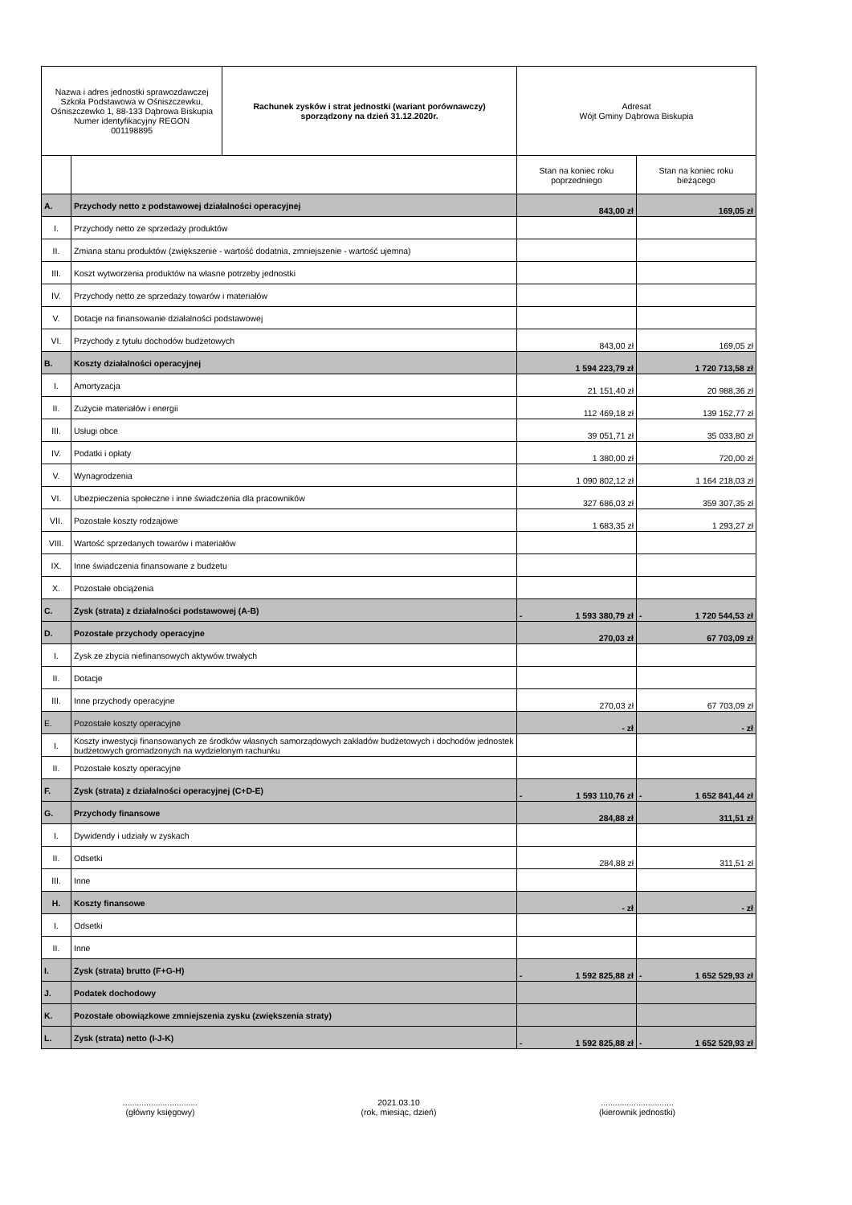| Nazwa i adres jednostki sprawozdawczej Szkoła Podstawowa w Ośniszczewku, Ośniszczewko 1, 88-133 Dąbrowa Biskupia Numer identyfikacyjny REGON 001198895 | | Rachunek zysków i strat jednostki (wariant porównawczy) sporządzony na dzień 31.12.2020r. | Adresat Wójt Gminy Dąbrowa Biskupia | |
| | | | Stan na koniec roku poprzedniego | Stan na koniec roku bieżącego |
| A. | Przychody netto z podstawowej działalności operacyjnej | | 843,00 zł | 169,05 zł |
| I. | Przychody netto ze sprzedaży produktów | | | |
| II. | Zmiana stanu produktów (zwiększenie - wartość dodatnia, zmniejszenie - wartość ujemna) | | | |
| III. | Koszt wytworzenia produktów na własne potrzeby jednostki | | | |
| IV. | Przychody netto ze sprzedaży towarów i materiałów | | | |
| V. | Dotacje na finansowanie działalności podstawowej | | | |
| VI. | Przychody z tytułu dochodów budżetowych | | 843,00 zł | 169,05 zł |
| B. | Koszty działalności operacyjnej | | 1 594 223,79 zł | 1 720 713,58 zł |
| I. | Amortyzacja | | 21 151,40 zł | 20 988,36 zł |
| II. | Zużycie materiałów i energii | | 112 469,18 zł | 139 152,77 zł |
| III. | Usługi obce | | 39 051,71 zł | 35 033,80 zł |
| IV. | Podatki i opłaty | | 1 380,00 zł | 720,00 zł |
| V. | Wynagrodzenia | | 1 090 802,12 zł | 1 164 218,03 zł |
| VI. | Ubezpieczenia społeczne i inne świadczenia dla pracowników | | 327 686,03 zł | 359 307,35 zł |
| VII. | Pozostałe koszty rodzajowe | | 1 683,35 zł | 1 293,27 zł |
| VIII. | Wartość sprzedanych towarów i materiałów | | | |
| IX. | Inne świadczenia finansowane z budżetu | | | |
| X. | Pozostałe obciążenia | | | |
| C. | Zysk (strata) z działalności podstawowej (A-B) | | - 1 593 380,79 zł | - 1 720 544,53 zł |
| D. | Pozostałe przychody operacyjne | | 270,03 zł | 67 703,09 zł |
| I. | Zysk ze zbycia niefinansowych aktywów trwałych | | | |
| II. | Dotacje | | | |
| III. | Inne przychody operacyjne | | 270,03 zł | 67 703,09 zł |
| E. | Pozostałe koszty operacyjne | | - zł | - zł |
| I. | Koszty inwestycji finansowanych ze środków własnych samorządowych zakładów budżetowych i dochodów jednostek budżetowych gromadzonych na wydzielonym rachunku | | | |
| II. | Pozostałe koszty operacyjne | | | |
| F. | Zysk (strata) z działalności operacyjnej (C+D-E) | | - 1 593 110,76 zł | - 1 652 841,44 zł |
| G. | Przychody finansowe | | 284,88 zł | 311,51 zł |
| I. | Dywidendy i udziały w zyskach | | | |
| II. | Odsetki | | 284,88 zł | 311,51 zł |
| III. | Inne | | | |
| H. | Koszty finansowe | | - zł | - zł |
| I. | Odsetki | | | |
| II. | Inne | | | |
| I. | Zysk (strata) brutto (F+G-H) | | - 1 592 825,88 zł | - 1 652 529,93 zł |
| J. | Podatek dochodowy | | | |
| K. | Pozostałe obowiązkowe zmniejszenia zysku (zwiększenia straty) | | | |
| L. | Zysk (strata) netto (I-J-K) | | - 1 592 825,88 zł | - 1 652 529,93 zł |
................................
(główny księgowy)
2021.03.10
(rok, miesiąc, dzień)
...............................
(kierownik jednostki)